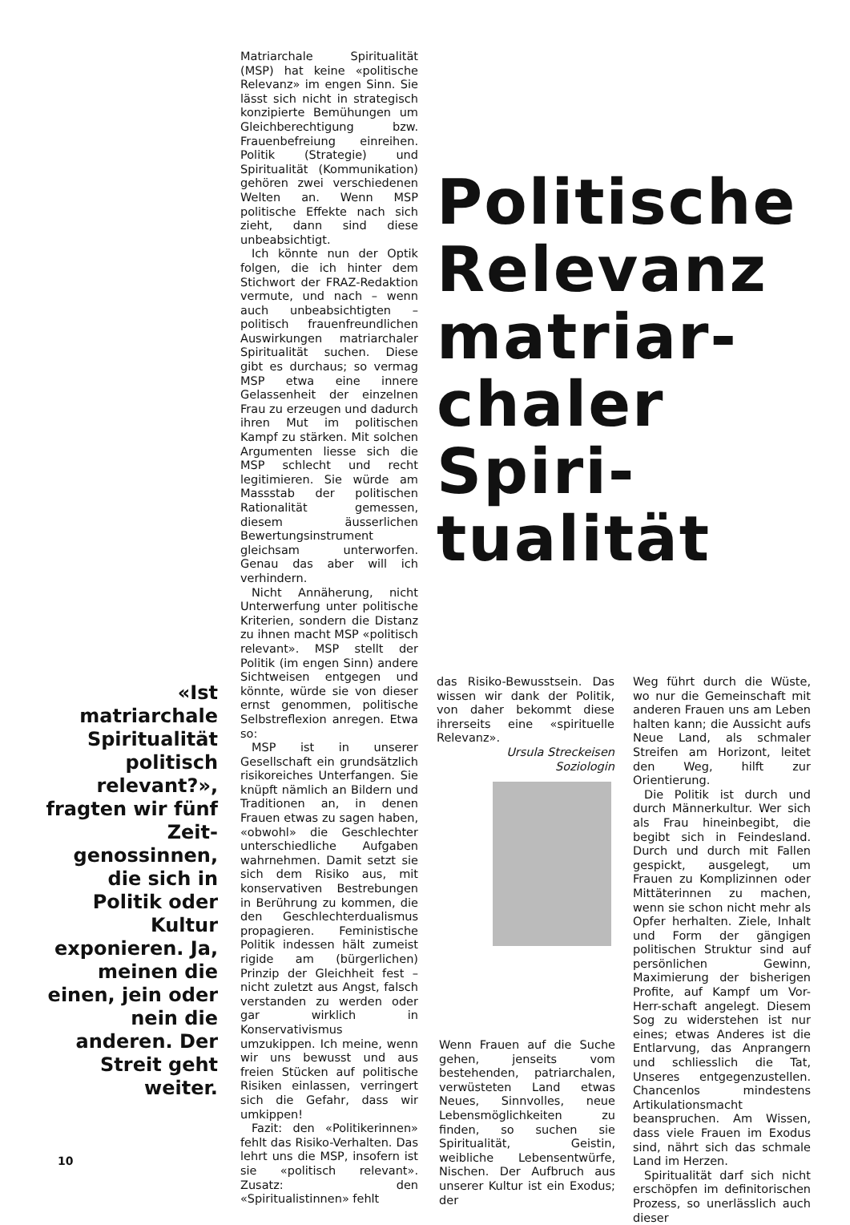«Ist matriarchale Spiritualität politisch relevant?», fragten wir fünf Zeit-genossinnen, die sich in Politik oder Kultur exponieren. Ja, meinen die einen, jein oder nein die anderen. Der Streit geht weiter.
Matriarchale Spiritualität (MSP) hat keine «politische Relevanz» im engen Sinn. Sie lässt sich nicht in strategisch konzipierte Bemühungen um Gleichberechtigung bzw. Frauenbefreiung einreihen. Politik (Strategie) und Spiritualität (Kommunikation) gehören zwei verschiedenen Welten an. Wenn MSP politische Effekte nach sich zieht, dann sind diese unbeabsichtigt.
Ich könnte nun der Optik folgen, die ich hinter dem Stichwort der FRAZ-Redaktion vermute, und nach – wenn auch unbeabsichtigten – politisch frauenfreundlichen Auswirkungen matriarchaler Spiritualität suchen. Diese gibt es durchaus; so vermag MSP etwa eine innere Gelassenheit der einzelnen Frau zu erzeugen und dadurch ihren Mut im politischen Kampf zu stärken. Mit solchen Argumenten liesse sich die MSP schlecht und recht legitimieren. Sie würde am Massstab der politischen Rationalität gemessen, diesem äusserlichen Bewertungsinstrument gleichsam unterworfen. Genau das aber will ich verhindern.
Nicht Annäherung, nicht Unterwerfung unter politische Kriterien, sondern die Distanz zu ihnen macht MSP «politisch relevant». MSP stellt der Politik (im engen Sinn) andere Sichtweisen entgegen und könnte, würde sie von dieser ernst genommen, politische Selbstreflexion anregen. Etwa so:
MSP ist in unserer Gesellschaft ein grundsätzlich risikoreiches Unterfangen. Sie knüpft nämlich an Bildern und Traditionen an, in denen Frauen etwas zu sagen haben, «obwohl» die Geschlechter unterschiedliche Aufgaben wahrnehmen. Damit setzt sie sich dem Risiko aus, mit konservativen Bestrebungen in Berührung zu kommen, die den Geschlechterdualismus propagieren. Feministische Politik indessen hält zumeist rigide am (bürgerlichen) Prinzip der Gleichheit fest – nicht zuletzt aus Angst, falsch verstanden zu werden oder gar wirklich in Konservativismus umzukippen. Ich meine, wenn wir uns bewusst und aus freien Stücken auf politische Risiken einlassen, verringert sich die Gefahr, dass wir umkippen!
Fazit: den «Politikerinnen» fehlt das Risiko-Verhalten. Das lehrt uns die MSP, insofern ist sie «politisch relevant». Zusatz: den «Spiritualistinnen» fehlt
Politische
Relevanz
matriar-
chaler
Spiri-
tualität
das Risiko-Bewusstsein. Das wissen wir dank der Politik, von daher bekommt diese ihrerseits eine «spirituelle Relevanz».
Ursula Streckeisen
Soziologin
Wenn Frauen auf die Suche gehen, jenseits vom bestehenden, patriarchalen, verwüsteten Land etwas Neues, Sinnvolles, neue Lebensmöglichkeiten zu finden, so suchen sie Spiritualität, Geistin, weibliche Lebensentwürfe, Nischen. Der Aufbruch aus unserer Kultur ist ein Exodus; der
Weg führt durch die Wüste, wo nur die Gemeinschaft mit anderen Frauen uns am Leben halten kann; die Aussicht aufs Neue Land, als schmaler Streifen am Horizont, leitet den Weg, hilft zur Orientierung.
Die Politik ist durch und durch Männerkultur. Wer sich als Frau hineinbegibt, die begibt sich in Feindesland. Durch und durch mit Fallen gespickt, ausgelegt, um Frauen zu Komplizinnen oder Mittäterinnen zu machen, wenn sie schon nicht mehr als Opfer herhalten. Ziele, Inhalt und Form der gängigen politischen Struktur sind auf persönlichen Gewinn, Maximierung der bisherigen Profite, auf Kampf um Vor-Herr-schaft angelegt. Diesem Sog zu widerstehen ist nur eines; etwas Anderes ist die Entlarvung, das Anprangern und schliesslich die Tat, Unseres entgegenzustellen. Chancenlos mindestens Artikulationsmacht beanspruchen. Am Wissen, dass viele Frauen im Exodus sind, nährt sich das schmale Land im Herzen.
Spiritualität darf sich nicht erschöpfen im definitorischen Prozess, so unerlässlich auch dieser
10